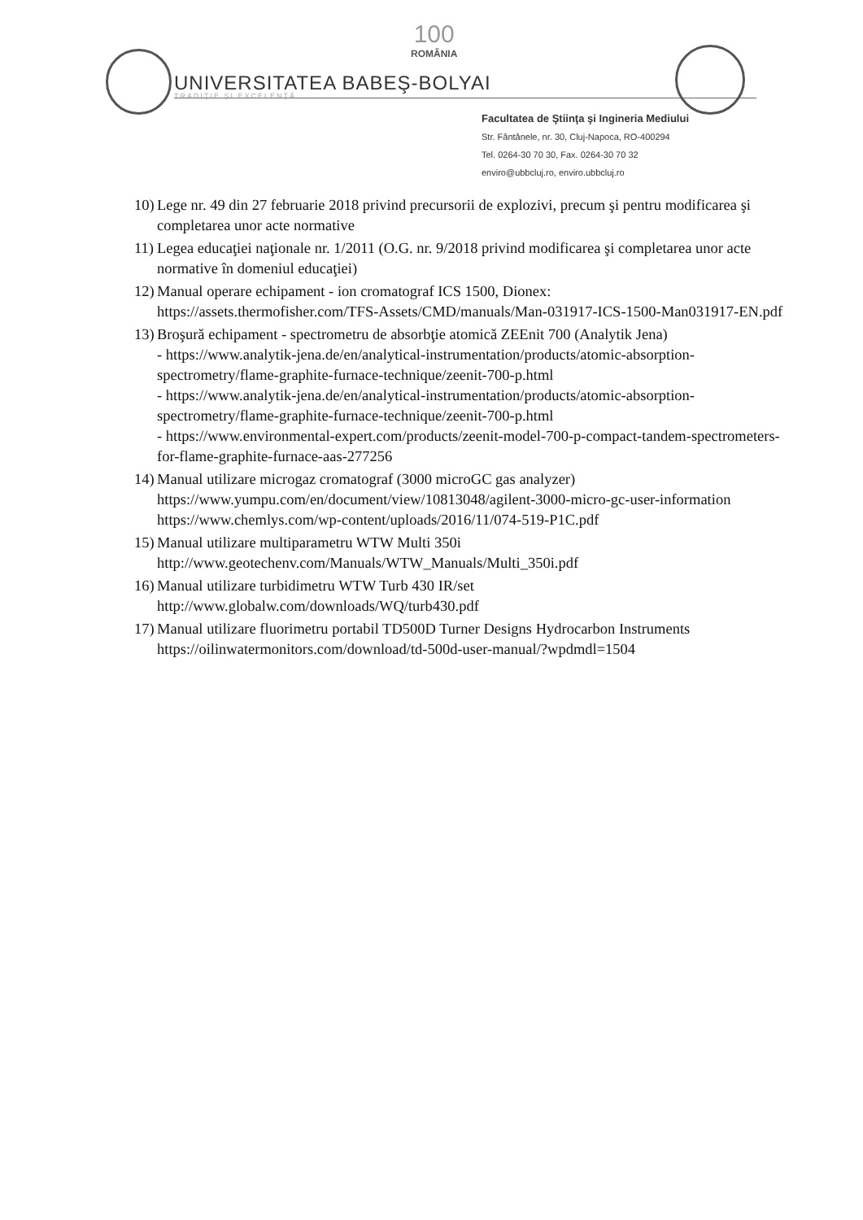UNIVERSITATEA BABEŞ-BOLYAI
TRADIŢIE ŞI EXCELENŢĂ
100
ROMÂNIA
Facultatea de Ştiinţa şi Ingineria Mediului
Str. Fântânele, nr. 30, Cluj-Napoca, RO-400294
Tel. 0264-30 70 30, Fax. 0264-30 70 32
enviro@ubbcluj.ro, enviro.ubbcluj.ro
10) Lege nr. 49 din 27 februarie 2018 privind precursorii de explozivi, precum şi pentru modificarea şi completarea unor acte normative
11) Legea educaţiei naţionale nr. 1/2011 (O.G. nr. 9/2018 privind modificarea şi completarea unor acte normative în domeniul educaţiei)
12) Manual operare echipament - ion cromatograf ICS 1500, Dionex:
https://assets.thermofisher.com/TFS-Assets/CMD/manuals/Man-031917-ICS-1500-Man031917-EN.pdf
13) Broşură echipament - spectrometru de absorbţie atomică ZEEnit 700 (Analytik Jena)
- https://www.analytik-jena.de/en/analytical-instrumentation/products/atomic-absorption-spectrometry/flame-graphite-furnace-technique/zeenit-700-p.html
- https://www.analytik-jena.de/en/analytical-instrumentation/products/atomic-absorption-spectrometry/flame-graphite-furnace-technique/zeenit-700-p.html
- https://www.environmental-expert.com/products/zeenit-model-700-p-compact-tandem-spectrometers-for-flame-graphite-furnace-aas-277256
14) Manual utilizare microgaz cromatograf (3000 microGC gas analyzer)
https://www.yumpu.com/en/document/view/10813048/agilent-3000-micro-gc-user-information
https://www.chemlys.com/wp-content/uploads/2016/11/074-519-P1C.pdf
15) Manual utilizare multiparametru WTW Multi 350i
http://www.geotechenv.com/Manuals/WTW_Manuals/Multi_350i.pdf
16) Manual utilizare turbidimetru WTW Turb 430 IR/set
http://www.globalw.com/downloads/WQ/turb430.pdf
17) Manual utilizare fluorimetru portabil TD500D Turner Designs Hydrocarbon Instruments
https://oilinwatermonitors.com/download/td-500d-user-manual/?wpdmdl=1504